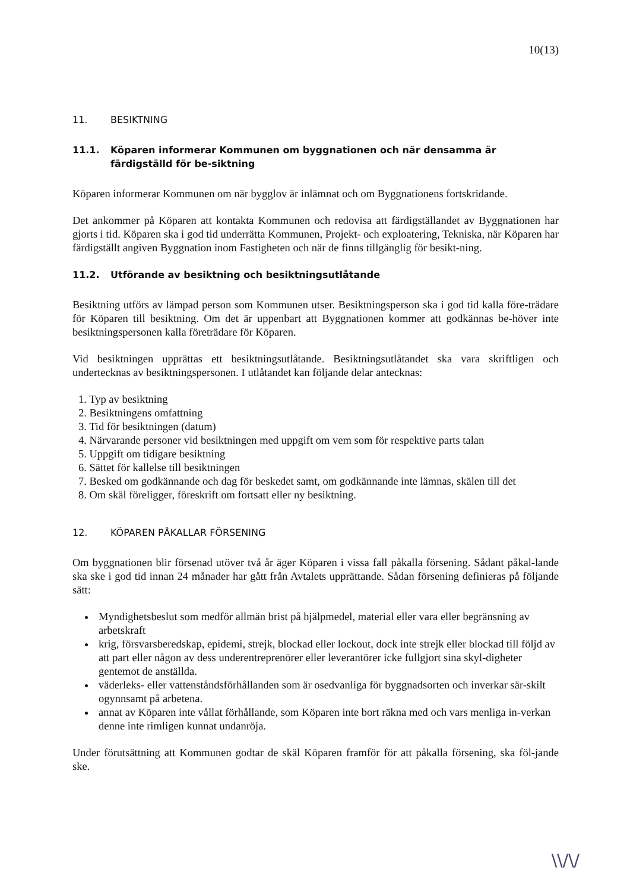10(13)
11. BESIKTNING
11.1. Köparen informerar Kommunen om byggnationen och när densamma är färdigställd för be-siktning
Köparen informerar Kommunen om när bygglov är inlämnat och om Byggnationens fortskridande.
Det ankommer på Köparen att kontakta Kommunen och redovisa att färdigställandet av Byggnationen har gjorts i tid. Köparen ska i god tid underrätta Kommunen, Projekt- och exploatering, Tekniska, när Köparen har färdigställt angiven Byggnation inom Fastigheten och när de finns tillgänglig för besikt-ning.
11.2. Utförande av besiktning och besiktningsutlåtande
Besiktning utförs av lämpad person som Kommunen utser. Besiktningsperson ska i god tid kalla före-trädare för Köparen till besiktning. Om det är uppenbart att Byggnationen kommer att godkännas be-höver inte besiktningspersonen kalla företrädare för Köparen.
Vid besiktningen upprättas ett besiktningsutlåtande. Besiktningsutlåtandet ska vara skriftligen och undertecknas av besiktningspersonen. I utlåtandet kan följande delar antecknas:
1. Typ av besiktning
2. Besiktningens omfattning
3. Tid för besiktningen (datum)
4. Närvarande personer vid besiktningen med uppgift om vem som för respektive parts talan
5. Uppgift om tidigare besiktning
6. Sättet för kallelse till besiktningen
7. Besked om godkännande och dag för beskedet samt, om godkännande inte lämnas, skälen till det
8. Om skäl föreligger, föreskrift om fortsatt eller ny besiktning.
12. KÖPAREN PÅKALLAR FÖRSENING
Om byggnationen blir försenad utöver två år äger Köparen i vissa fall påkalla försening. Sådant påkal-lande ska ske i god tid innan 24 månader har gått från Avtalets upprättande. Sådan försening definieras på följande sätt:
Myndighetsbeslut som medför allmän brist på hjälpmedel, material eller vara eller begränsning av arbetskraft
krig, försvarsberedskap, epidemi, strejk, blockad eller lockout, dock inte strejk eller blockad till följd av att part eller någon av dess underentreprenörer eller leverantörer icke fullgjort sina skyl-digheter gentemot de anställda.
väderleks- eller vattenståndsförhållanden som är osedvanliga för byggnadsorten och inverkar sär-skilt ogynnsamt på arbetena.
annat av Köparen inte vållat förhållande, som Köparen inte bort räkna med och vars menliga in-verkan denne inte rimligen kunnat undanröja.
Under förutsättning att Kommunen godtar de skäl Köparen framför för att påkalla försening, ska föl-jande ske.
\\/\/